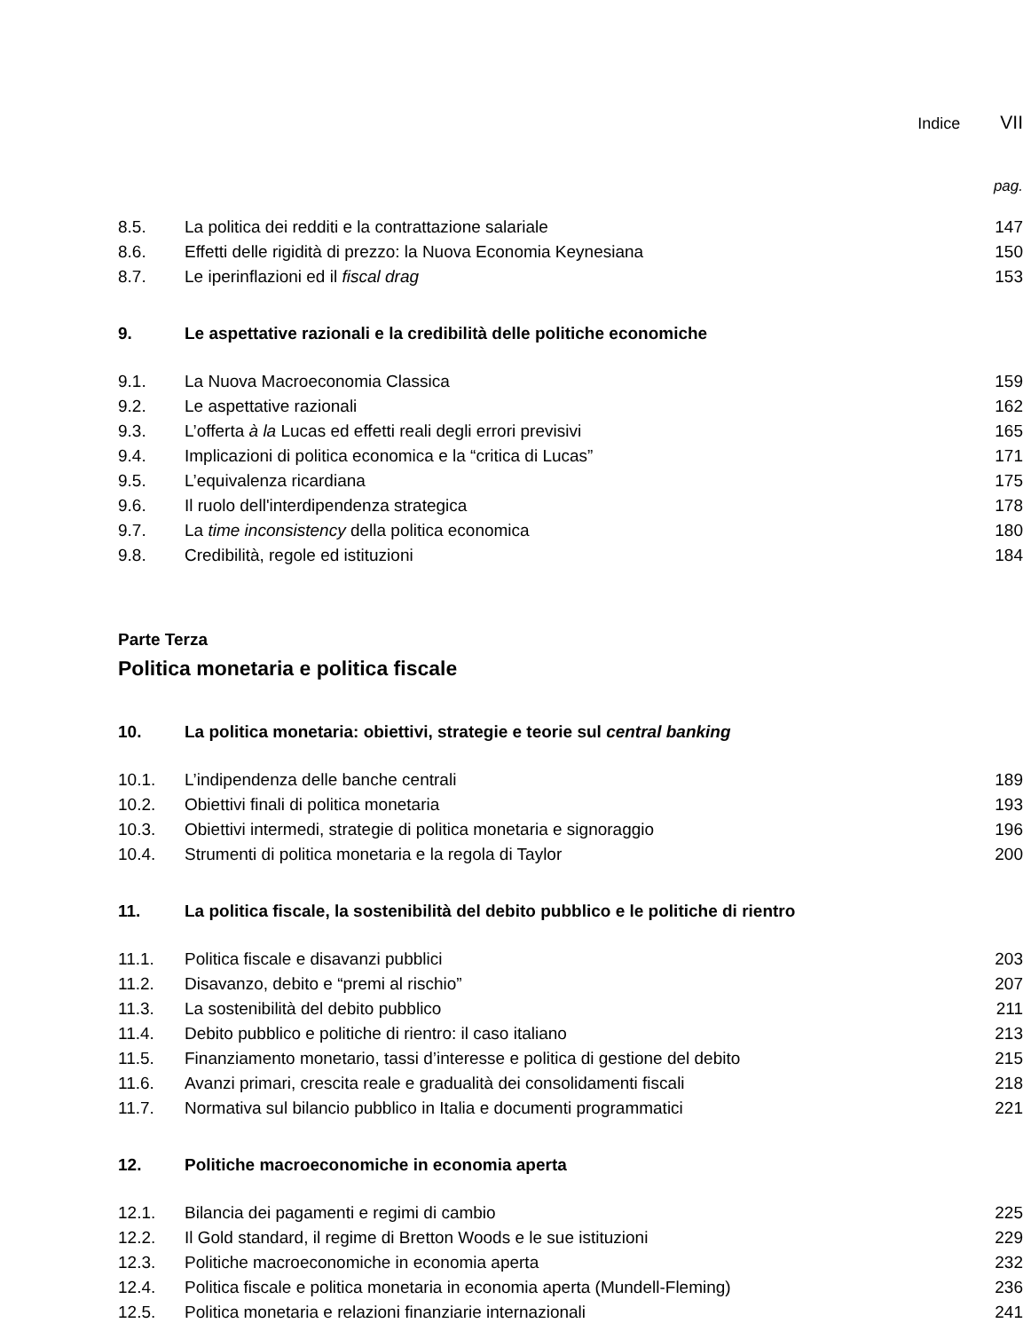Indice VII
pag.
| 8.5. | La politica dei redditi e la contrattazione salariale | 147 |
| 8.6. | Effetti delle rigidità di prezzo: la Nuova Economia Keynesiana | 150 |
| 8.7. | Le iperinflazioni ed il fiscal drag | 153 |
| 9. | Le aspettative razionali e la credibilità delle politiche economiche | |
| 9.1. | La Nuova Macroeconomia Classica | 159 |
| 9.2. | Le aspettative razionali | 162 |
| 9.3. | L’offerta à la Lucas ed effetti reali degli errori previsivi | 165 |
| 9.4. | Implicazioni di politica economica e la “critica di Lucas” | 171 |
| 9.5. | L’equivalenza ricardiana | 175 |
| 9.6. | Il ruolo dell'interdipendenza strategica | 178 |
| 9.7. | La time inconsistency della politica economica | 180 |
| 9.8. | Credibilità, regole ed istituzioni | 184 |
Parte Terza
Politica monetaria e politica fiscale
| 10. | La politica monetaria: obiettivi, strategie e teorie sul central banking | |
| 10.1. | L’indipendenza delle banche centrali | 189 |
| 10.2. | Obiettivi finali di politica monetaria | 193 |
| 10.3. | Obiettivi intermedi, strategie di politica monetaria e signoraggio | 196 |
| 10.4. | Strumenti di politica monetaria e la regola di Taylor | 200 |
| 11. | La politica fiscale, la sostenibilità del debito pubblico e le politiche di rientro | |
| 11.1. | Politica fiscale e disavanzi pubblici | 203 |
| 11.2. | Disavanzo, debito e “premi al rischio” | 207 |
| 11.3. | La sostenibilità del debito pubblico | 211 |
| 11.4. | Debito pubblico e politiche di rientro: il caso italiano | 213 |
| 11.5. | Finanziamento monetario, tassi d’interesse e politica di gestione del debito | 215 |
| 11.6. | Avanzi primari, crescita reale e gradualità dei consolidamenti fiscali | 218 |
| 11.7. | Normativa sul bilancio pubblico in Italia e documenti programmatici | 221 |
| 12. | Politiche macroeconomiche in economia aperta | |
| 12.1. | Bilancia dei pagamenti e regimi di cambio | 225 |
| 12.2. | Il Gold standard, il regime di Bretton Woods e le sue istituzioni | 229 |
| 12.3. | Politiche macroeconomiche in economia aperta | 232 |
| 12.4. | Politica fiscale e politica monetaria in economia aperta (Mundell-Fleming) | 236 |
| 12.5. | Politica monetaria e relazioni finanziarie internazionali | 241 |